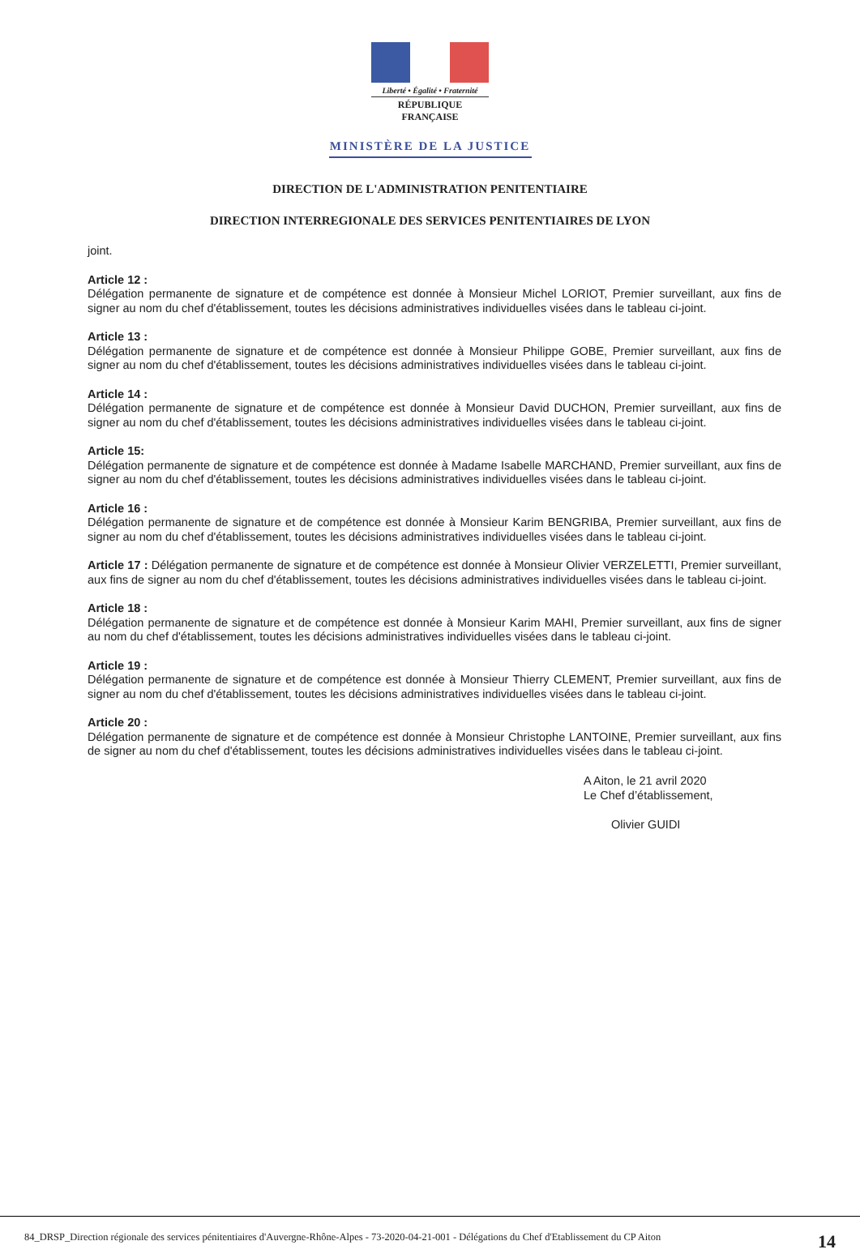Liberté • Égalité • Fraternité
RÉPUBLIQUE FRANÇAISE
MINISTÈRE DE LA JUSTICE
DIRECTION DE L'ADMINISTRATION PENITENTIAIRE
DIRECTION INTERREGIONALE DES SERVICES PENITENTIAIRES DE LYON
joint.
Article 12 :
Délégation permanente de signature et de compétence est donnée à Monsieur Michel LORIOT, Premier surveillant, aux fins de signer au nom du chef d'établissement, toutes les décisions administratives individuelles visées dans le tableau ci-joint.
Article 13 :
Délégation permanente de signature et de compétence est donnée à Monsieur Philippe GOBE, Premier surveillant, aux fins de signer au nom du chef d'établissement, toutes les décisions administratives individuelles visées dans le tableau ci-joint.
Article 14 :
Délégation permanente de signature et de compétence est donnée à Monsieur David DUCHON, Premier surveillant, aux fins de signer au nom du chef d'établissement, toutes les décisions administratives individuelles visées dans le tableau ci-joint.
Article 15:
Délégation permanente de signature et de compétence est donnée à Madame Isabelle MARCHAND, Premier surveillant, aux fins de signer au nom du chef d'établissement, toutes les décisions administratives individuelles visées dans le tableau ci-joint.
Article 16 :
Délégation permanente de signature et de compétence est donnée à Monsieur Karim BENGRIBA, Premier surveillant, aux fins de signer au nom du chef d'établissement, toutes les décisions administratives individuelles visées dans le tableau ci-joint.
Article 17 : Délégation permanente de signature et de compétence est donnée à Monsieur Olivier VERZELETTI, Premier surveillant, aux fins de signer au nom du chef d'établissement, toutes les décisions administratives individuelles visées dans le tableau ci-joint.
Article 18 :
Délégation permanente de signature et de compétence est donnée à Monsieur Karim MAHI, Premier surveillant, aux fins de signer au nom du chef d'établissement, toutes les décisions administratives individuelles visées dans le tableau ci-joint.
Article 19 :
Délégation permanente de signature et de compétence est donnée à Monsieur Thierry CLEMENT, Premier surveillant, aux fins de signer au nom du chef d'établissement, toutes les décisions administratives individuelles visées dans le tableau ci-joint.
Article 20 :
Délégation permanente de signature et de compétence est donnée à Monsieur Christophe LANTOINE, Premier surveillant, aux fins de signer au nom du chef d'établissement, toutes les décisions administratives individuelles visées dans le tableau ci-joint.
A Aiton, le 21 avril 2020
Le Chef d’établissement,
Olivier GUIDI
84_DRSP_Direction régionale des services pénitentiaires d'Auvergne-Rhône-Alpes - 73-2020-04-21-001 - Délégations du Chef d'Etablissement du CP Aiton 14